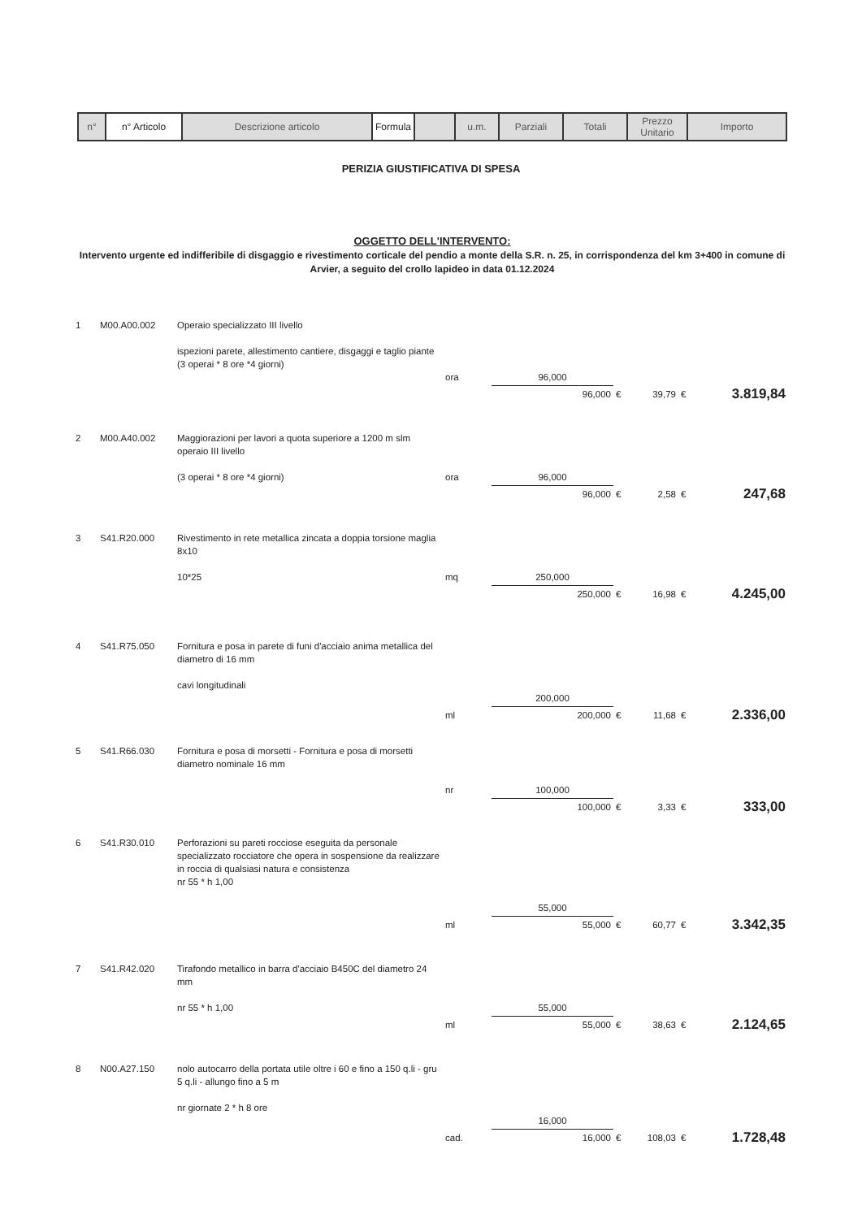| n° | n° Articolo | Descrizione articolo | Formula | | u.m. | Parziali | Totali | Prezzo Unitario | Importo |
PERIZIA GIUSTIFICATIVA DI SPESA
OGGETTO DELL'INTERVENTO:
Intervento urgente ed indifferibile di disgaggio e rivestimento corticale del pendio a monte della S.R. n. 25, in corrispondenza del km 3+400 in comune di Arvier, a seguito del crollo lapideo in data 01.12.2024
| 1 | M00.A00.002 | Operaio specializzato III livello ispezioni parete, allestimento cantiere, disgaggi e taglio piante (3 operai * 8 ore *4 giorni) | ora | 96,000 | | | | |
| | | | | 96,000 | € | 39,79 | € | 3.819,84 |
| 2 | M00.A40.002 | Maggiorazioni per lavori a quota superiore a 1200 m slm operaio III livello (3 operai * 8 ore *4 giorni) | ora | 96,000 | | | | |
| | | | | 96,000 | € | 2,58 | € | 247,68 |
| 3 | S41.R20.000 | Rivestimento in rete metallica zincata a doppia torsione maglia 8x10 10*25 | mq | 250,000 | | | | |
| | | | | 250,000 | € | 16,98 | € | 4.245,00 |
| 4 | S41.R75.050 | Fornitura e posa in parete di funi d'acciaio anima metallica del diametro di 16 mm cavi longitudinali | | 200,000 | | | | |
| | | | ml | 200,000 | € | 11,68 | € | 2.336,00 |
| 5 | S41.R66.030 | Fornitura e posa di morsetti - Fornitura e posa di morsetti diametro nominale 16 mm | nr | 100,000 | | | | |
| | | | | 100,000 | € | 3,33 | € | 333,00 |
| 6 | S41.R30.010 | Perforazioni su pareti rocciose eseguita da personale specializzato rocciatore che opera in sospensione da realizzare in roccia di qualsiasi natura e consistenza nr 55 * h 1,00 | | 55,000 | | | | |
| | | | ml | 55,000 | € | 60,77 | € | 3.342,35 |
| 7 | S41.R42.020 | Tirafondo metallico in barra d'acciaio B450C del diametro 24 mm nr 55 * h 1,00 | | 55,000 | | | | |
| | | | ml | 55,000 | € | 38,63 | € | 2.124,65 |
| 8 | N00.A27.150 | nolo autocarro della portata utile oltre i 60 e fino a 150 q.li - gru 5 q.li - allungo fino a 5 m nr giornate 2 * h 8 ore | | 16,000 | | | | |
| | | | cad. | 16,000 | € | 108,03 | € | 1.728,48 |